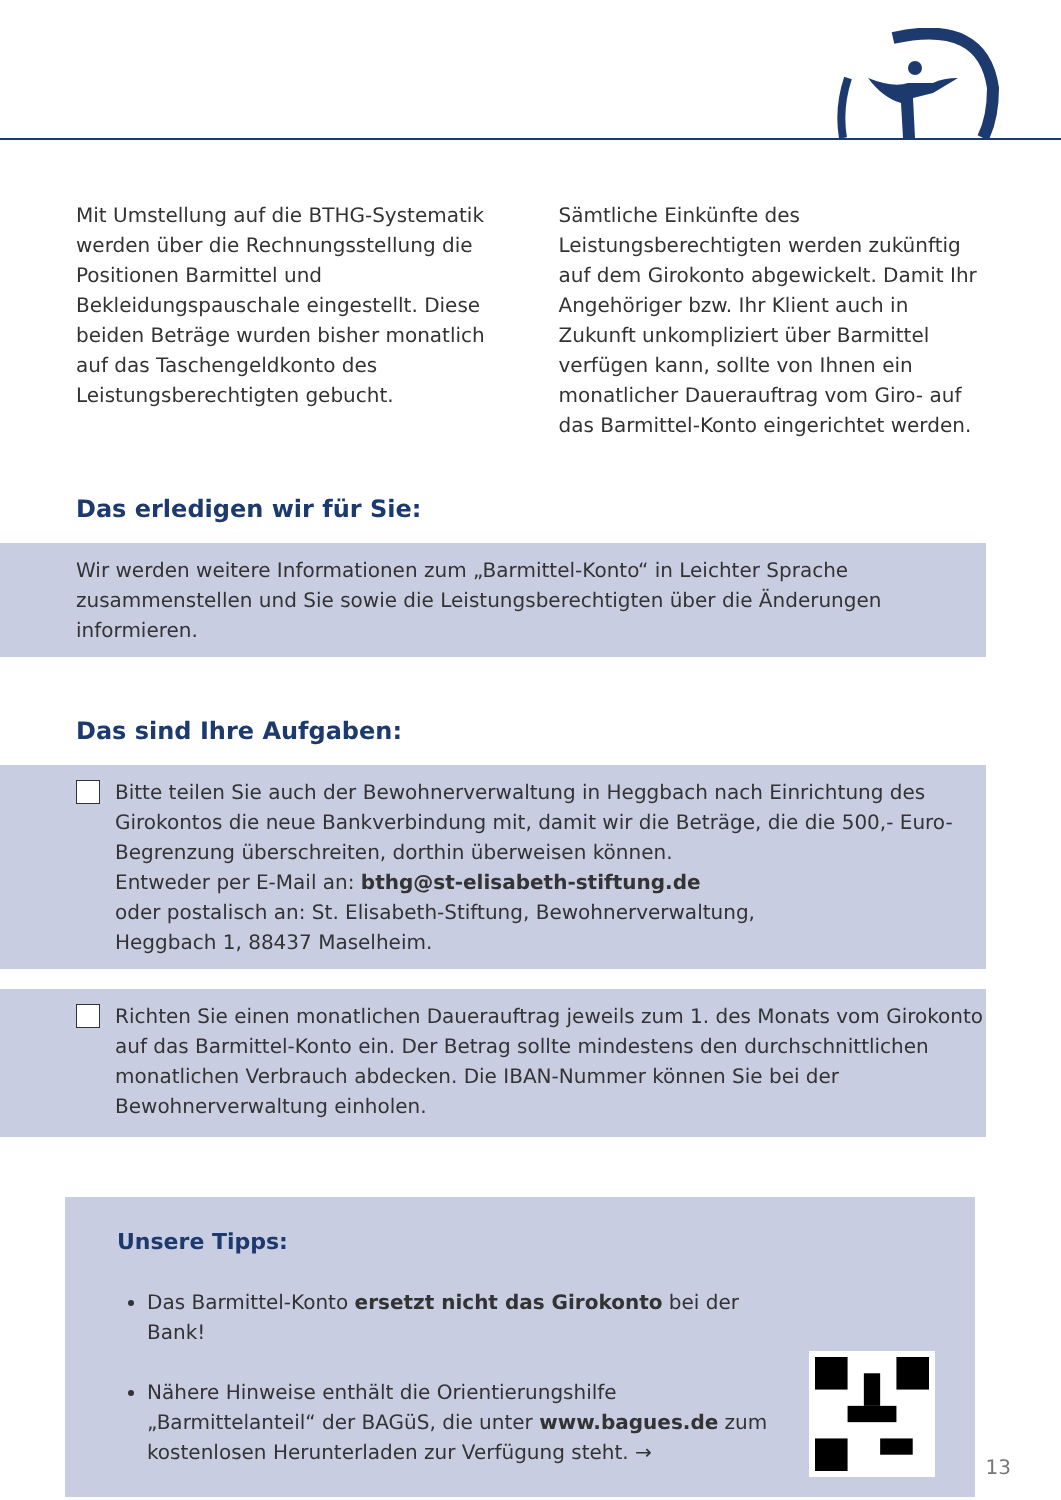Mit Umstellung auf die BTHG-Systematik werden über die Rechnungsstellung die Positionen Barmittel und Bekleidungspauschale eingestellt. Diese beiden Beträge wurden bisher monatlich auf das Taschengeldkonto des Leistungsberechtigten gebucht.
Sämtliche Einkünfte des Leistungsberechtigten werden zukünftig auf dem Girokonto abgewickelt. Damit Ihr Angehöriger bzw. Ihr Klient auch in Zukunft unkompliziert über Barmittel verfügen kann, sollte von Ihnen ein monatlicher Dauerauftrag vom Giro- auf das Barmittel-Konto eingerichtet werden.
Das erledigen wir für Sie:
Wir werden weitere Informationen zum „Barmittel-Konto“ in Leichter Sprache zusammenstellen und Sie sowie die Leistungsberechtigten über die Änderungen informieren.
Das sind Ihre Aufgaben:
Bitte teilen Sie auch der Bewohnerverwaltung in Heggbach nach Einrichtung des Girokontos die neue Bankverbindung mit, damit wir die Beträge, die die 500,- Euro-Begrenzung überschreiten, dorthin überweisen können.
Entweder per E-Mail an: bthg@st-elisabeth-stiftung.de
oder postalisch an: St. Elisabeth-Stiftung, Bewohnerverwaltung,
Heggbach 1, 88437 Maselheim.
Richten Sie einen monatlichen Dauerauftrag jeweils zum 1. des Monats vom Girokonto auf das Barmittel-Konto ein. Der Betrag sollte mindestens den durchschnittlichen monatlichen Verbrauch abdecken. Die IBAN-Nummer können Sie bei der Bewohnerverwaltung einholen.
Unsere Tipps:
Das Barmittel-Konto ersetzt nicht das Girokonto bei der Bank!
Nähere Hinweise enthält die Orientierungshilfe „Barmittelanteil“ der BAGüS, die unter www.bagues.de zum kostenlosen Herunterladen zur Verfügung steht. →
13